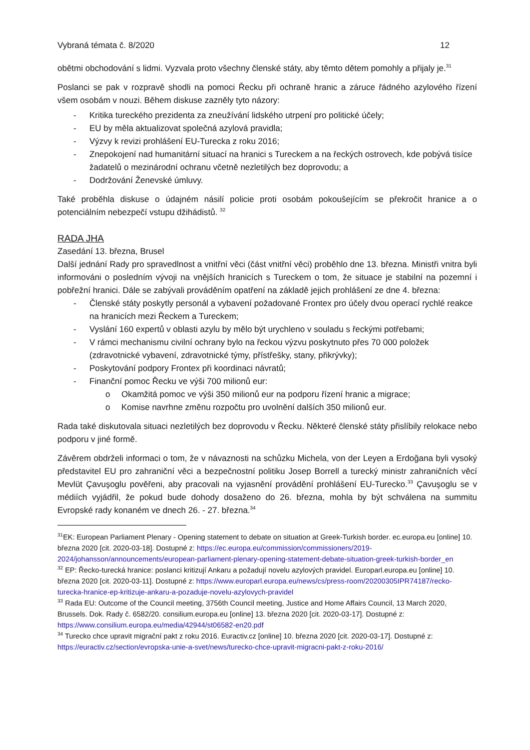Vybraná témata č. 8/2020 12
obětmi obchodování s lidmi. Vyzvala proto všechny členské státy, aby těmto dětem pomohly a přijaly je.<sup>31</sup>
Poslanci se pak v rozpravě shodli na pomoci Řecku při ochraně hranic a záruce řádného azylového řízení všem osobám v nouzi. Během diskuse zazněly tyto názory:
- Kritika tureckého prezidenta za zneužívání lidského utrpení pro politické účely;
- EU by měla aktualizovat společná azylová pravidla;
- Výzvy k revizi prohlášení EU-Turecka z roku 2016;
- Znepokojení nad humanitární situací na hranici s Tureckem a na řeckých ostrovech, kde pobývá tisíce žadatelů o mezinárodní ochranu včetně nezletilých bez doprovodu; a
- Dodržování Ženevské úmluvy.
Také proběhla diskuse o údajném násilí policie proti osobám pokoušejícím se překročit hranice a o potenciálním nebezpečí vstupu džihádistů. <sup>32</sup>
RADA JHA
Zasedání 13. března, Brusel
Další jednání Rady pro spravedlnost a vnitřní věci (část vnitřní věci) proběhlo dne 13. března. Ministři vnitra byli informováni o posledním vývoji na vnějších hranicích s Tureckem o tom, že situace je stabilní na pozemní i pobřežní hranici. Dále se zabývali prováděním opatření na základě jejich prohlášení ze dne 4. března:
- Členské státy poskytly personál a vybavení požadované Frontex pro účely dvou operací rychlé reakce na hranicích mezi Řeckem a Tureckem;
- Vyslání 160 expertů v oblasti azylu by mělo být urychleno v souladu s řeckými potřebami;
- V rámci mechanismu civilní ochrany bylo na řeckou výzvu poskytnuto přes 70 000 položek (zdravotnické vybavení, zdravotnické týmy, přístřešky, stany, přikrývky);
- Poskytování podpory Frontex při koordinaci návratů;
- Finanční pomoc Řecku ve výši 700 milionů eur:
o Okamžitá pomoc ve výši 350 milionů eur na podporu řízení hranic a migrace;
o Komise navrhne změnu rozpočtu pro uvolnění dalších 350 milionů eur.
Rada také diskutovala situaci nezletilých bez doprovodu v Řecku. Některé členské státy přislíbily relokace nebo podporu v jiné formě.
Závěrem obdrželi informaci o tom, že v návaznosti na schůzku Michela, von der Leyen a Erdoğana byli vysoký představitel EU pro zahraniční věci a bezpečnostní politiku Josep Borrell a turecký ministr zahraničních věcí Mevlüt Çavuşoglu pověřeni, aby pracovali na vyjasnění provádění prohlášení EU-Turecko.<sup>33</sup> Çavuşoglu se v médiích vyjádřil, že pokud bude dohody dosaženo do 26. března, mohla by být schválena na summitu Evropské rady konaném ve dnech 26. - 27. března.<sup>34</sup>
<sup>31</sup> EK: European Parliament Plenary - Opening statement to debate on situation at Greek-Turkish border. ec.europa.eu [online] 10. března 2020 [cit. 2020-03-18]. Dostupné z: https://ec.europa.eu/commission/commissioners/2019-2024/johansson/announcements/european-parliament-plenary-opening-statement-debate-situation-greek-turkish-border_en
<sup>32</sup> EP: Řecko-turecká hranice: poslanci kritizují Ankaru a požadují novelu azylových pravidel. Europarl.europa.eu [online] 10. března 2020 [cit. 2020-03-11]. Dostupné z: https://www.europarl.europa.eu/news/cs/press-room/20200305IPR74187/recko-turecka-hranice-ep-kritizuje-ankaru-a-pozaduje-novelu-azylovych-pravidel
<sup>33</sup> Rada EU: Outcome of the Council meeting, 3756th Council meeting, Justice and Home Affairs Council, 13 March 2020, Brussels. Dok. Rady č. 6582/20. consilium.europa.eu [online] 13. března 2020 [cit. 2020-03-17]. Dostupné z: https://www.consilium.europa.eu/media/42944/st06582-en20.pdf
<sup>34</sup> Turecko chce upravit migrační pakt z roku 2016. Euractiv.cz [online] 10. března 2020 [cit. 2020-03-17]. Dostupné z: https://euractiv.cz/section/evropska-unie-a-svet/news/turecko-chce-upravit-migracni-pakt-z-roku-2016/